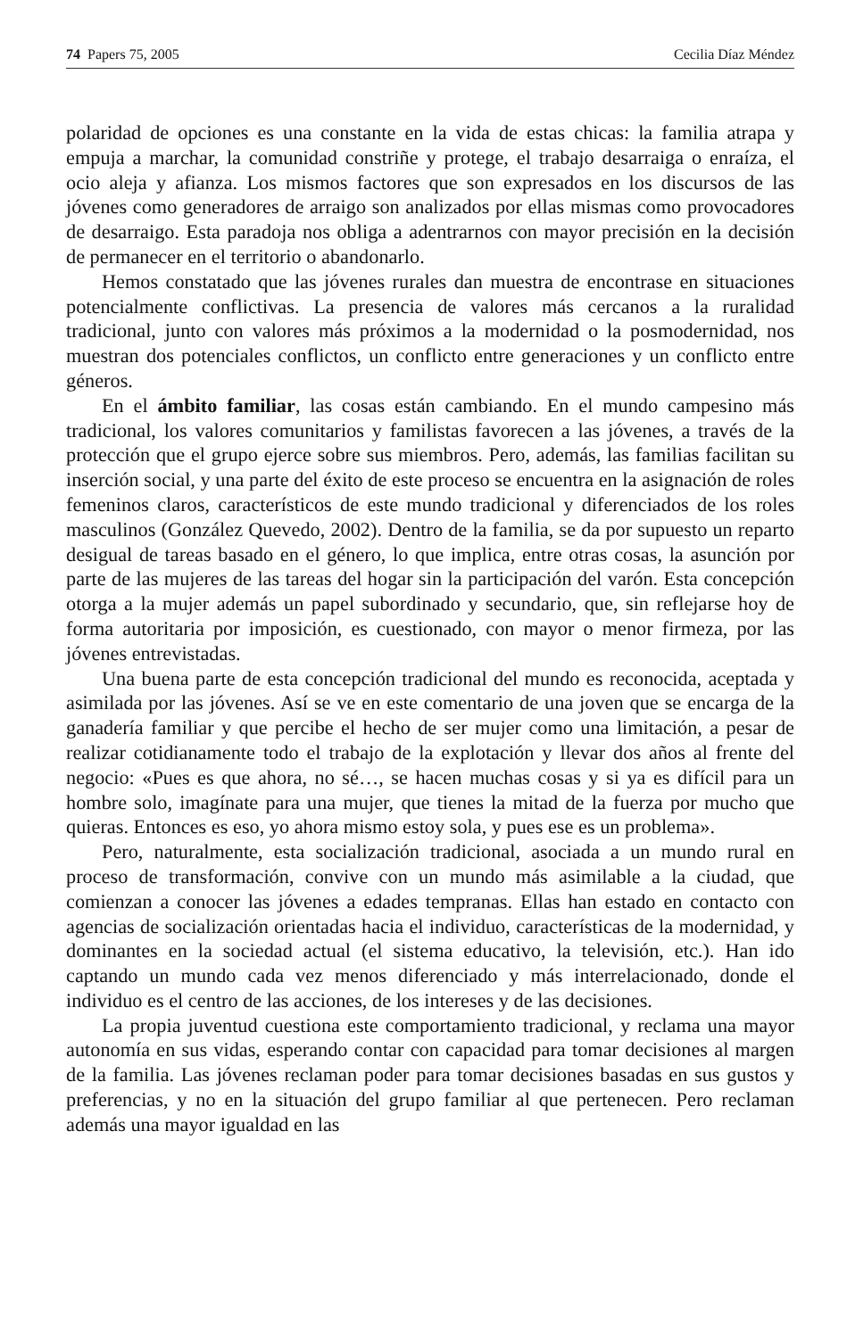74 Papers 75, 2005 Cecilia Díaz Méndez
polaridad de opciones es una constante en la vida de estas chicas: la familia atrapa y empuja a marchar, la comunidad constriñe y protege, el trabajo desarraiga o enraíza, el ocio aleja y afianza. Los mismos factores que son expresados en los discursos de las jóvenes como generadores de arraigo son analizados por ellas mismas como provocadores de desarraigo. Esta paradoja nos obliga a adentrarnos con mayor precisión en la decisión de permanecer en el territorio o abandonarlo.
Hemos constatado que las jóvenes rurales dan muestra de encontrase en situaciones potencialmente conflictivas. La presencia de valores más cercanos a la ruralidad tradicional, junto con valores más próximos a la modernidad o la posmodernidad, nos muestran dos potenciales conflictos, un conflicto entre generaciones y un conflicto entre géneros.
En el ámbito familiar, las cosas están cambiando. En el mundo campesino más tradicional, los valores comunitarios y familistas favorecen a las jóvenes, a través de la protección que el grupo ejerce sobre sus miembros. Pero, además, las familias facilitan su inserción social, y una parte del éxito de este proceso se encuentra en la asignación de roles femeninos claros, característicos de este mundo tradicional y diferenciados de los roles masculinos (González Quevedo, 2002). Dentro de la familia, se da por supuesto un reparto desigual de tareas basado en el género, lo que implica, entre otras cosas, la asunción por parte de las mujeres de las tareas del hogar sin la participación del varón. Esta concepción otorga a la mujer además un papel subordinado y secundario, que, sin reflejarse hoy de forma autoritaria por imposición, es cuestionado, con mayor o menor firmeza, por las jóvenes entrevistadas.
Una buena parte de esta concepción tradicional del mundo es reconocida, aceptada y asimilada por las jóvenes. Así se ve en este comentario de una joven que se encarga de la ganadería familiar y que percibe el hecho de ser mujer como una limitación, a pesar de realizar cotidianamente todo el trabajo de la explotación y llevar dos años al frente del negocio: «Pues es que ahora, no sé…, se hacen muchas cosas y si ya es difícil para un hombre solo, imagínate para una mujer, que tienes la mitad de la fuerza por mucho que quieras. Entonces es eso, yo ahora mismo estoy sola, y pues ese es un problema».
Pero, naturalmente, esta socialización tradicional, asociada a un mundo rural en proceso de transformación, convive con un mundo más asimilable a la ciudad, que comienzan a conocer las jóvenes a edades tempranas. Ellas han estado en contacto con agencias de socialización orientadas hacia el individuo, características de la modernidad, y dominantes en la sociedad actual (el sistema educativo, la televisión, etc.). Han ido captando un mundo cada vez menos diferenciado y más interrelacionado, donde el individuo es el centro de las acciones, de los intereses y de las decisiones.
La propia juventud cuestiona este comportamiento tradicional, y reclama una mayor autonomía en sus vidas, esperando contar con capacidad para tomar decisiones al margen de la familia. Las jóvenes reclaman poder para tomar decisiones basadas en sus gustos y preferencias, y no en la situación del grupo familiar al que pertenecen. Pero reclaman además una mayor igualdad en las